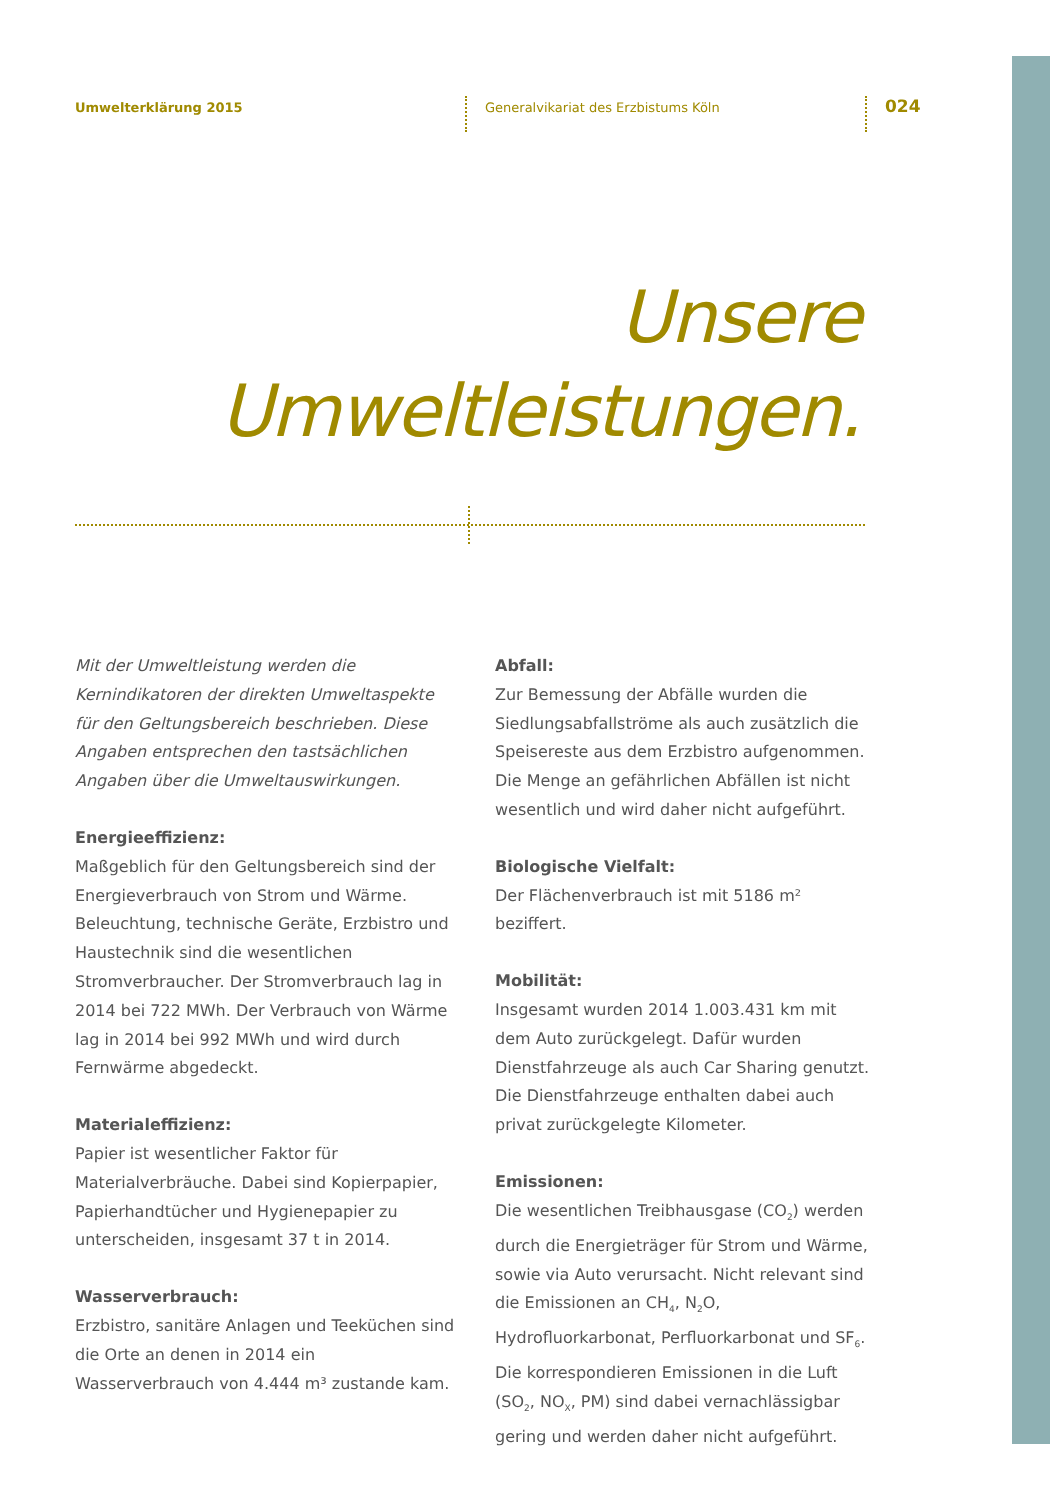Umwelterklärung 2015
Generalvikariat des Erzbistums Köln
024
Unsere
Umweltleistungen.
Mit der Umweltleistung werden die Kernindikatoren der direkten Umweltaspekte für den Geltungsbereich beschrieben. Diese Angaben entsprechen den tastsächlichen Angaben über die Umweltauswirkungen.
Energieeffizienz:
Maßgeblich für den Geltungsbereich sind der Energieverbrauch von Strom und Wärme. Beleuchtung, technische Geräte, Erzbistro und Haustechnik sind die wesentlichen Stromverbraucher. Der Stromverbrauch lag in 2014 bei 722 MWh. Der Verbrauch von Wärme lag in 2014 bei 992 MWh und wird durch Fernwärme abgedeckt.
Materialeffizienz:
Papier ist wesentlicher Faktor für Materialverbräuche. Dabei sind Kopierpapier, Papierhandtücher und Hygienepapier zu unterscheiden, insgesamt 37 t in 2014.
Wasserverbrauch:
Erzbistro, sanitäre Anlagen und Teeküchen sind die Orte an denen in 2014 ein Wasserverbrauch von 4.444 m³ zustande kam.
Abfall:
Zur Bemessung der Abfälle wurden die Siedlungsabfallströme als auch zusätzlich die Speisereste aus dem Erzbistro aufgenommen. Die Menge an gefährlichen Abfällen ist nicht wesentlich und wird daher nicht aufgeführt.
Biologische Vielfalt:
Der Flächenverbrauch ist mit 5186 m² beziffert.
Mobilität:
Insgesamt wurden 2014 1.003.431 km mit dem Auto zurückgelegt. Dafür wurden Dienstfahrzeuge als auch Car Sharing genutzt. Die Dienstfahrzeuge enthalten dabei auch privat zurückgelegte Kilometer.
Emissionen:
Die wesentlichen Treibhausgase (CO<sub>2</sub>) werden durch die Energieträger für Strom und Wärme, sowie via Auto verursacht. Nicht relevant sind die Emissionen an CH<sub>4</sub>, N<sub>2</sub>O, Hydrofluorkarbonat, Perfluorkarbonat und SF<sub>6</sub>. Die korrespondieren Emissionen in die Luft (SO<sub>2</sub>, NO<sub>X</sub>, PM) sind dabei vernachlässigbar gering und werden daher nicht aufgeführt.